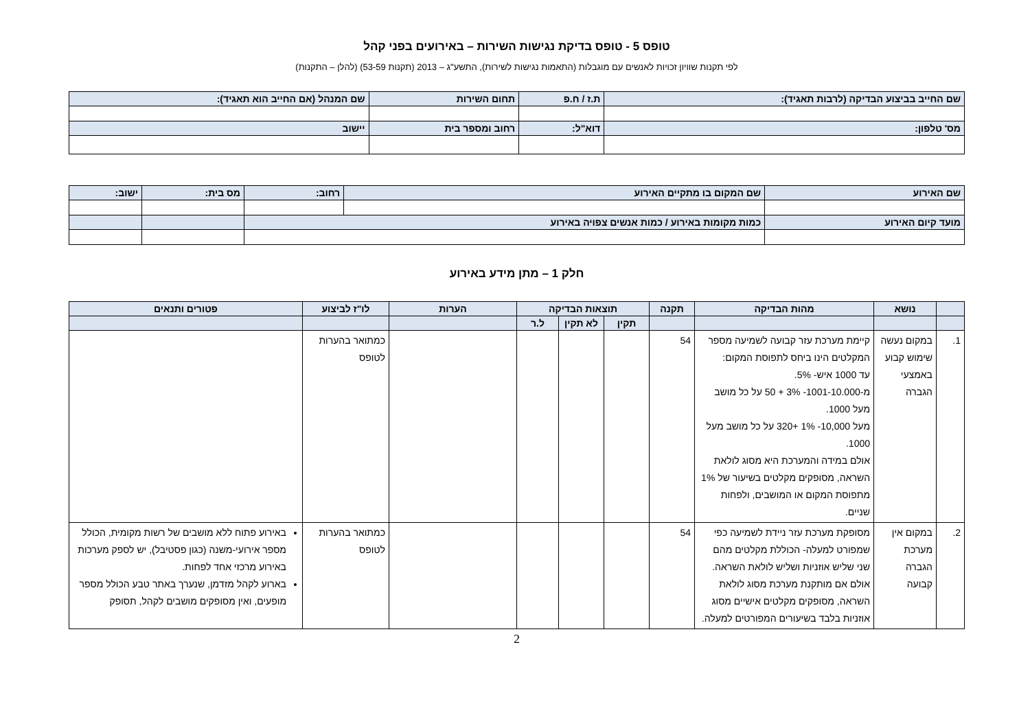טופס 5 - טופס בדיקת נגישות השירות – באירועים בפני קהל
לפי תקנות שוויון זכויות לאנשים עם מוגבלות (התאמות נגישות לשירות), התשע"ג – 2013 (תקנות 53-59) (להלן – התקנות)
| שם החייב בביצוע הבדיקה (לרבות תאגיד): | ת.ז / ח.פ | תחום השירות | שם המנהל (אם החייב הוא תאגיד): |
| --- | --- | --- | --- |
| מס' טלפון: | דוא"ל: | רחוב ומספר בית | יישוב |
| שם האירוע | שם המקום בו מתקיים האירוע | רחוב: | מס בית: | ישוב: |
| --- | --- | --- | --- | --- |
| מועד קיום האירוע | כמות מקומות באירוע / כמות אנשים צפויה באירוע | | | |
חלק 1 – מתן מידע באירוע
| | נושא | מהות הבדיקה | תקנה | תוצאות הבדיקה | | | הערות | לו"ז לביצוע | פטורים ותנאים |
| --- | --- | --- | --- | --- | --- | --- | --- | --- | --- |
| | | | | תקין | לא תקין | ל.ר | | | |
| 1. | במקום נעשה שימוש קבוע באמצעי הגברה | קיימת מערכת עזר קבועה לשמיעה מספר המקלטים הינו ביחס לתפוסת המקום: עד 1000 איש- 5%. מ-1001-10.000- 3% + 50 על כל מושב מעל 1000. מעל 10,000- 1% +320 על כל מושב מעל 1000. אולם במידה והמערכת היא מסוג לולאת השראה, מסופקים מקלטים בשיעור של 1% מתפוסת המקום או המושבים, ולפחות שניים. | 54 | | | | | כמתואר בהערות לטופס | |
| 2. | במקום אין מערכת הגברה קבועה | מסופקת מערכת עזר ניידת לשמיעה כפי שמפורט למעלה- הכוללת מקלטים מהם שני שליש אוזניות ושליש לולאת השראה. אולם אם מותקנת מערכת מסוג לולאת השראה, מסופקים מקלטים אישיים מסוג אוזניות בלבד בשיעורים המפורטים למעלה. | 54 | | | | | כמתואר בהערות לטופס | באירוע פתוח ללא מושבים של רשות מקומית, הכולל מספר אירועי-משנה (כגון פסטיבל), יש לספק מערכות באירוע מרכזי אחד לפחות. בארוע לקהל מזדמן, שנערך באתר טבע הכולל מספר מופעים, ואין מסופקים מושבים לקהל, תסופק |
2